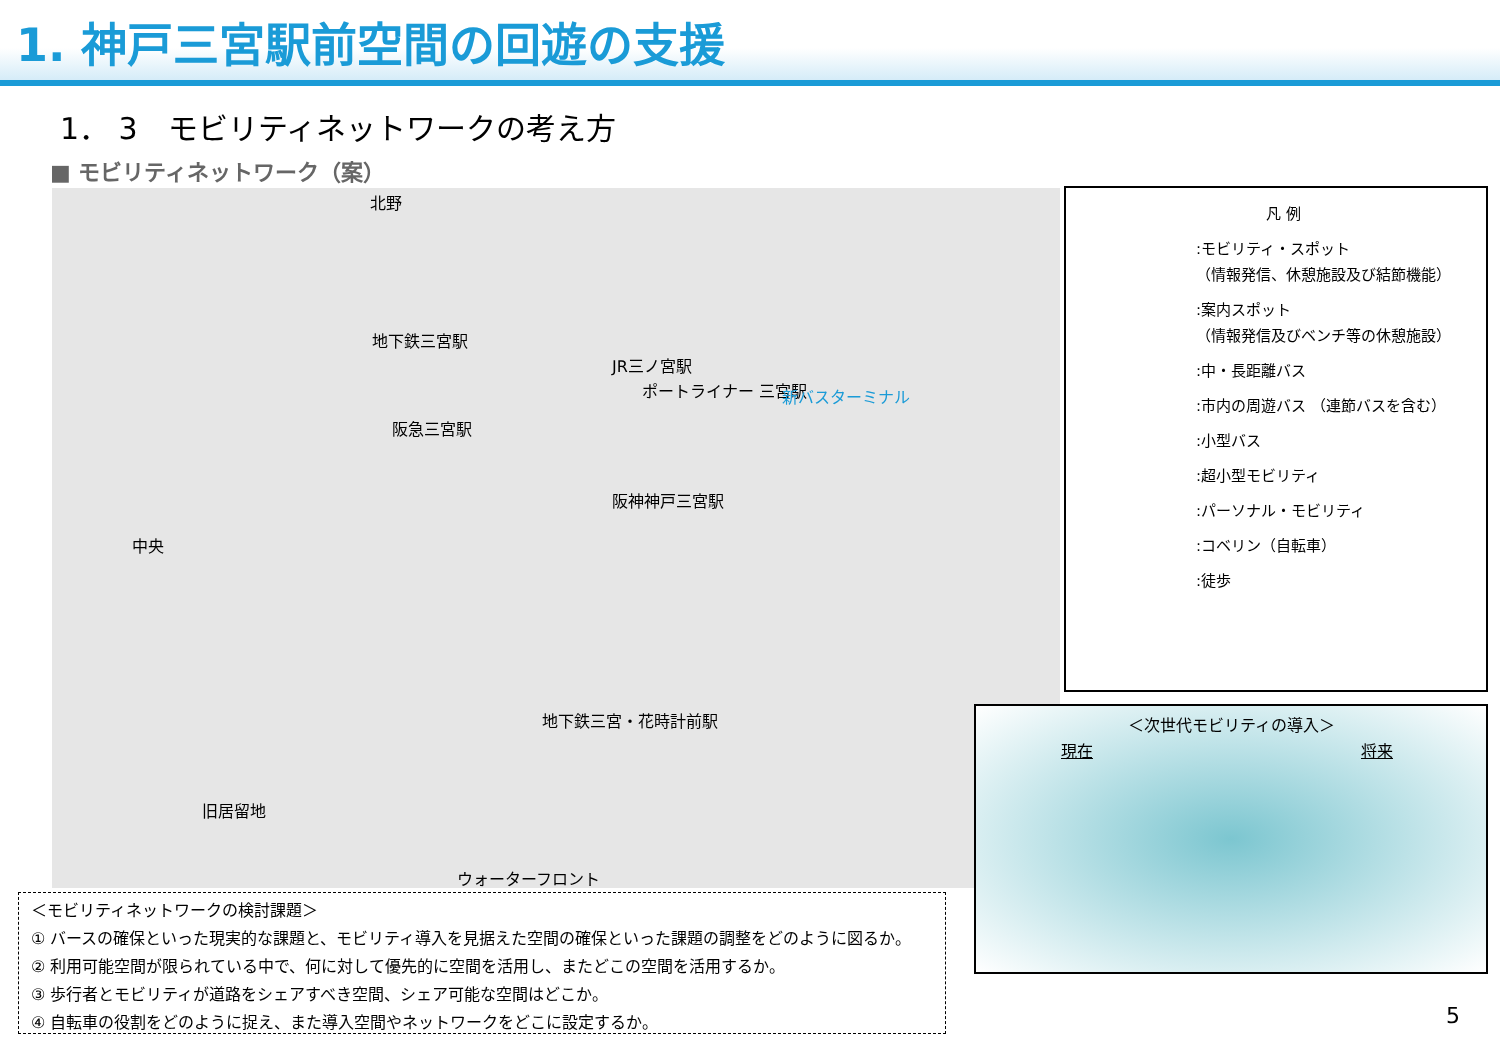1. 神戸三宮駅前空間の回遊の支援
1． 3　モビリティネットワークの考え方
■ モビリティネットワーク（案）
北野
地下鉄三宮駅
JR三ノ宮駅
ポートライナー 三宮駅 新バスターミナル
阪急三宮駅
阪神神戸三宮駅
中央
地下鉄三宮・花時計前駅
旧居留地
ウォーターフロント
凡 例
:モビリティ・スポット
（情報発信、休憩施設及び結節機能）
:案内スポット
（情報発信及びベンチ等の休憩施設）
:中・長距離バス
:市内の周遊バス （連節バスを含む）
:小型バス
:超小型モビリティ
:パーソナル・モビリティ
:コベリン（自転車）
:徒歩
＜次世代モビリティの導入＞
現在 将来
＜モビリティネットワークの検討課題＞
① バースの確保といった現実的な課題と、モビリティ導入を見据えた空間の確保といった課題の調整をどのように図るか。
② 利用可能空間が限られている中で、何に対して優先的に空間を活用し、またどこの空間を活用するか。
③ 歩行者とモビリティが道路をシェアすべき空間、シェア可能な空間はどこか。
④ 自転車の役割をどのように捉え、また導入空間やネットワークをどこに設定するか。
5